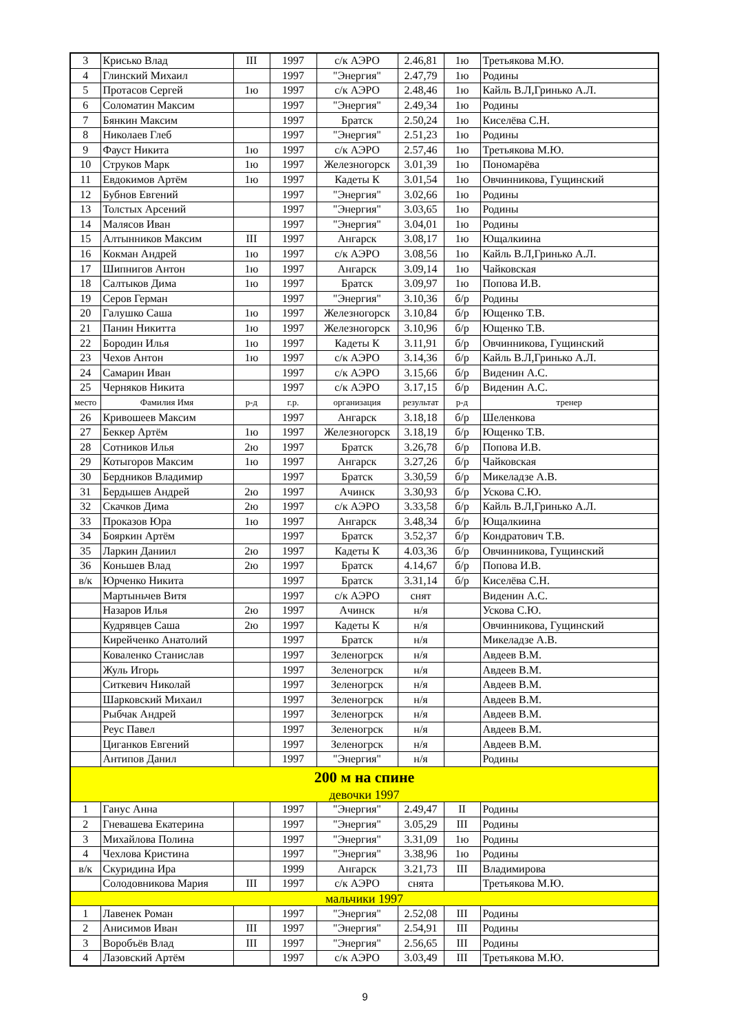| 3 | Крисько Влад | III | 1997 | с/к АЭРО | 2.46,81 | 1ю | Третьякова М.Ю. |
| 4 | Глинский Михаил | | 1997 | "Энергия" | 2.47,79 | 1ю | Родины |
| 5 | Протасов Сергей | 1ю | 1997 | с/к АЭРО | 2.48,46 | 1ю | Кайль В.Л,Гринько А.Л. |
| 6 | Соломатин Максим | | 1997 | "Энергия" | 2.49,34 | 1ю | Родины |
| 7 | Бянкин Максим | | 1997 | Братск | 2.50,24 | 1ю | Киселёва С.Н. |
| 8 | Николаев Глеб | | 1997 | "Энергия" | 2.51,23 | 1ю | Родины |
| 9 | Фауст Никита | 1ю | 1997 | с/к АЭРО | 2.57,46 | 1ю | Третьякова М.Ю. |
| 10 | Струков Марк | 1ю | 1997 | Железногорск | 3.01,39 | 1ю | Пономарёва |
| 11 | Евдокимов Артём | 1ю | 1997 | Кадеты К | 3.01,54 | 1ю | Овчинникова, Гущинский |
| 12 | Бубнов Евгений | | 1997 | "Энергия" | 3.02,66 | 1ю | Родины |
| 13 | Толстых Арсений | | 1997 | "Энергия" | 3.03,65 | 1ю | Родины |
| 14 | Малясов Иван | | 1997 | "Энергия" | 3.04,01 | 1ю | Родины |
| 15 | Алтынников Максим | III | 1997 | Ангарск | 3.08,17 | 1ю | Ющалкиина |
| 16 | Кокман Андрей | 1ю | 1997 | с/к АЭРО | 3.08,56 | 1ю | Кайль В.Л,Гринько А.Л. |
| 17 | Шипнигов Антон | 1ю | 1997 | Ангарск | 3.09,14 | 1ю | Чайковская |
| 18 | Салтыков Дима | 1ю | 1997 | Братск | 3.09,97 | 1ю | Попова И.В. |
| 19 | Серов Герман | | 1997 | "Энергия" | 3.10,36 | б/р | Родины |
| 20 | Галушко Саша | 1ю | 1997 | Железногорск | 3.10,84 | б/р | Ющенко Т.В. |
| 21 | Панин Никитта | 1ю | 1997 | Железногорск | 3.10,96 | б/р | Ющенко Т.В. |
| 22 | Бородин Илья | 1ю | 1997 | Кадеты К | 3.11,91 | б/р | Овчинникова, Гущинский |
| 23 | Чехов Антон | 1ю | 1997 | с/к АЭРО | 3.14,36 | б/р | Кайль В.Л,Гринько А.Л. |
| 24 | Самарин Иван | | 1997 | с/к АЭРО | 3.15,66 | б/р | Виденин А.С. |
| 25 | Черняков Никита | | 1997 | с/к АЭРО | 3.17,15 | б/р | Виденин А.С. |
| место | Фамилия Имя | р-д | г.р. | организация | результат | р-д | тренер |
| 26 | Кривошеев Максим | | 1997 | Ангарск | 3.18,18 | б/р | Шеленкова |
| 27 | Беккер Артём | 1ю | 1997 | Железногорск | 3.18,19 | б/р | Ющенко Т.В. |
| 28 | Сотников Илья | 2ю | 1997 | Братск | 3.26,78 | б/р | Попова И.В. |
| 29 | Котыгоров Максим | 1ю | 1997 | Ангарск | 3.27,26 | б/р | Чайковская |
| 30 | Бердников Владимир | | 1997 | Братск | 3.30,59 | б/р | Микеладзе А.В. |
| 31 | Бердышев Андрей | 2ю | 1997 | Ачинск | 3.30,93 | б/р | Ускова С.Ю. |
| 32 | Скачков Дима | 2ю | 1997 | с/к АЭРО | 3.33,58 | б/р | Кайль В.Л,Гринько А.Л. |
| 33 | Проказов Юра | 1ю | 1997 | Ангарск | 3.48,34 | б/р | Ющалкиина |
| 34 | Бояркин Артём | | 1997 | Братск | 3.52,37 | б/р | Кондратович Т.В. |
| 35 | Ларкин Даниил | 2ю | 1997 | Кадеты К | 4.03,36 | б/р | Овчинникова, Гущинский |
| 36 | Коньшев Влад | 2ю | 1997 | Братск | 4.14,67 | б/р | Попова И.В. |
| в/к | Юрченко Никита | | 1997 | Братск | 3.31,14 | б/р | Киселёва С.Н. |
| | Мартыньчев Витя | | 1997 | с/к АЭРО | снят | | Виденин А.С. |
| | Назаров Илья | 2ю | 1997 | Ачинск | н/я | | Ускова С.Ю. |
| | Кудрявцев Саша | 2ю | 1997 | Кадеты К | н/я | | Овчинникова, Гущинский |
| | Кирейченко Анатолий | | 1997 | Братск | н/я | | Микеладзе А.В. |
| | Коваленко Станислав | | 1997 | Зеленогрск | н/я | | Авдеев В.М. |
| | Жуль Игорь | | 1997 | Зеленогрск | н/я | | Авдеев В.М. |
| | Ситкевич Николай | | 1997 | Зеленогрск | н/я | | Авдеев В.М. |
| | Шарковский Михаил | | 1997 | Зеленогрск | н/я | | Авдеев В.М. |
| | Рыбчак Андрей | | 1997 | Зеленогрск | н/я | | Авдеев В.М. |
| | Реус Павел | | 1997 | Зеленогрск | н/я | | Авдеев В.М. |
| | Циганков Евгений | | 1997 | Зеленогрск | н/я | | Авдеев В.М. |
| | Антипов Данил | | 1997 | "Энергия" | н/я | | Родины |
| 200 м на спине | | | | | | | |
| девочки 1997 | | | | | | | |
| 1 | Ганус Анна | | 1997 | "Энергия" | 2.49,47 | II | Родины |
| 2 | Гневашева Екатерина | | 1997 | "Энергия" | 3.05,29 | III | Родины |
| 3 | Михайлова Полина | | 1997 | "Энергия" | 3.31,09 | 1ю | Родины |
| 4 | Чехлова Кристина | | 1997 | "Энергия" | 3.38,96 | 1ю | Родины |
| в/к | Скуридина Ира | | 1999 | Ангарск | 3.21,73 | III | Владимирова |
| | Солодовникова Мария | III | 1997 | с/к АЭРО | снята | | Третьякова М.Ю. |
| мальчики 1997 | | | | | | | |
| 1 | Лавенек Роман | | 1997 | "Энергия" | 2.52,08 | III | Родины |
| 2 | Анисимов Иван | III | 1997 | "Энергия" | 2.54,91 | III | Родины |
| 3 | Воробъёв Влад | III | 1997 | "Энергия" | 2.56,65 | III | Родины |
| 4 | Лазовский Артём | | 1997 | с/к АЭРО | 3.03,49 | III | Третьякова М.Ю. |
9